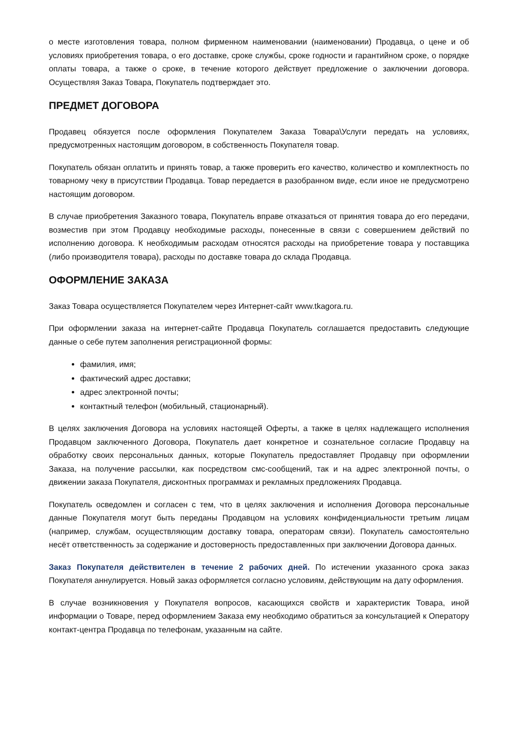о месте изготовления товара, полном фирменном наименовании (наименовании) Продавца, о цене и об условиях приобретения товара, о его доставке, сроке службы, сроке годности и гарантийном сроке, о порядке оплаты товара, а также о сроке, в течение которого действует предложение о заключении договора. Осуществляя Заказ Товара, Покупатель подтверждает это.
ПРЕДМЕТ ДОГОВОРА
Продавец обязуется после оформления Покупателем Заказа Товара\Услуги передать на условиях, предусмотренных настоящим договором, в собственность Покупателя товар.
Покупатель обязан оплатить и принять товар, а также проверить его качество, количество и комплектность по товарному чеку в присутствии Продавца. Товар передается в разобранном виде, если иное не предусмотрено настоящим договором.
В случае приобретения Заказного товара, Покупатель вправе отказаться от принятия товара до его передачи, возместив при этом Продавцу необходимые расходы, понесенные в связи с совершением действий по исполнению договора. К необходимым расходам относятся расходы на приобретение товара у поставщика (либо производителя товара), расходы по доставке товара до склада Продавца.
ОФОРМЛЕНИЕ ЗАКАЗА
Заказ Товара осуществляется Покупателем через Интернет-сайт www.tkagora.ru.
При оформлении заказа на интернет-сайте Продавца Покупатель соглашается предоставить следующие данные о себе путем заполнения регистрационной формы:
фамилия, имя;
фактический адрес доставки;
адрес электронной почты;
контактный телефон (мобильный, стационарный).
В целях заключения Договора на условиях настоящей Оферты, а также в целях надлежащего исполнения Продавцом заключенного Договора, Покупатель дает конкретное и сознательное согласие Продавцу на обработку своих персональных данных, которые Покупатель предоставляет Продавцу при оформлении Заказа, на получение рассылки, как посредством смс-сообщений, так и на адрес электронной почты, о движении заказа Покупателя, дисконтных программах и рекламных предложениях Продавца.
Покупатель осведомлен и согласен с тем, что в целях заключения и исполнения Договора персональные данные Покупателя могут быть переданы Продавцом на условиях конфиденциальности третьим лицам (например, службам, осуществляющим доставку товара, операторам связи). Покупатель самостоятельно несёт ответственность за содержание и достоверность предоставленных при заключении Договора данных.
Заказ Покупателя действителен в течение 2 рабочих дней. По истечении указанного срока заказ Покупателя аннулируется. Новый заказ оформляется согласно условиям, действующим на дату оформления.
В случае возникновения у Покупателя вопросов, касающихся свойств и характеристик Товара, иной информации о Товаре, перед оформлением Заказа ему необходимо обратиться за консультацией к Оператору контакт-центра Продавца по телефонам, указанным на сайте.